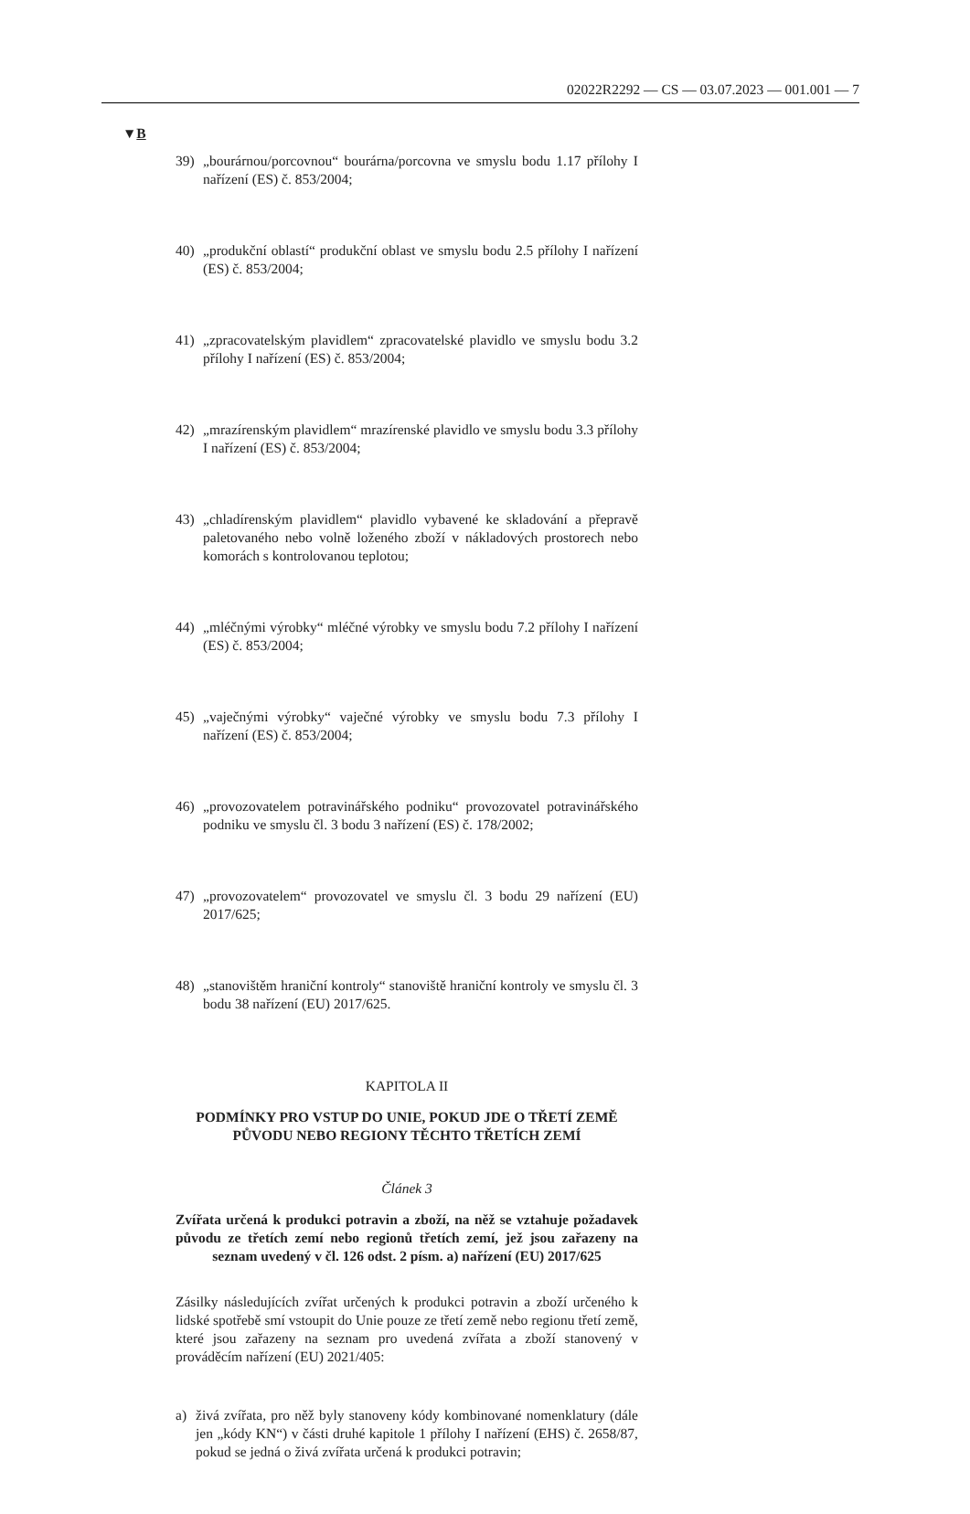02022R2292 — CS — 03.07.2023 — 001.001 — 7
▼B
39) „bourárnou/porcovnou“ bourárna/porcovna ve smyslu bodu 1.17 přílohy I nařízení (ES) č. 853/2004;
40) „produkční oblastí“ produkční oblast ve smyslu bodu 2.5 přílohy I nařízení (ES) č. 853/2004;
41) „zpracovatelským plavidlem“ zpracovatelské plavidlo ve smyslu bodu 3.2 přílohy I nařízení (ES) č. 853/2004;
42) „mrazírenským plavidlem“ mrazírenské plavidlo ve smyslu bodu 3.3 přílohy I nařízení (ES) č. 853/2004;
43) „chladírenským plavidlem“ plavidlo vybavené ke skladování a přepravě paletovaného nebo volně loženého zboží v nákladových prostorech nebo komorách s kontrolovanou teplotou;
44) „mléčnými výrobky“ mléčné výrobky ve smyslu bodu 7.2 přílohy I nařízení (ES) č. 853/2004;
45) „vaječnými výrobky“ vaječné výrobky ve smyslu bodu 7.3 přílohy I nařízení (ES) č. 853/2004;
46) „provozovatelem potravinářského podniku“ provozovatel potravi­nářského podniku ve smyslu čl. 3 bodu 3 nařízení (ES) č. 178/2002;
47) „provozovatelem“ provozovatel ve smyslu čl. 3 bodu 29 nařízení (EU) 2017/625;
48) „stanovištěm hraniční kontroly“ stanoviště hraniční kontroly ve smyslu čl. 3 bodu 38 nařízení (EU) 2017/625.
KAPITOLA II
PODMÍNKY PRO VSTUP DO UNIE, POKUD JDE O TŘETÍ ZEMĚ PŮVODU NEBO REGIONY TĚCHTO TŘETÍCH ZEMÍ
Článek 3
Zvířata určená k produkci potravin a zboží, na něž se vztahuje požadavek původu ze třetích zemí nebo regionů třetích zemí, jež jsou zařazeny na seznam uvedený v čl. 126 odst. 2 písm. a) nařízení (EU) 2017/625
Zásilky následujících zvířat určených k produkci potravin a zboží urče­ného k lidské spotřebě smí vstoupit do Unie pouze ze třetí země nebo regionu třetí země, které jsou zařazeny na seznam pro uvedená zvířata a zboží stanovený v prováděcím nařízení (EU) 2021/405:
a) živá zvířata, pro něž byly stanoveny kódy kombinované nomenkla­tury (dále jen „kódy KN“) v části druhé kapitole 1 přílohy I nařízení (EHS) č. 2658/87, pokud se jedná o živá zvířata určená k produkci potravin;